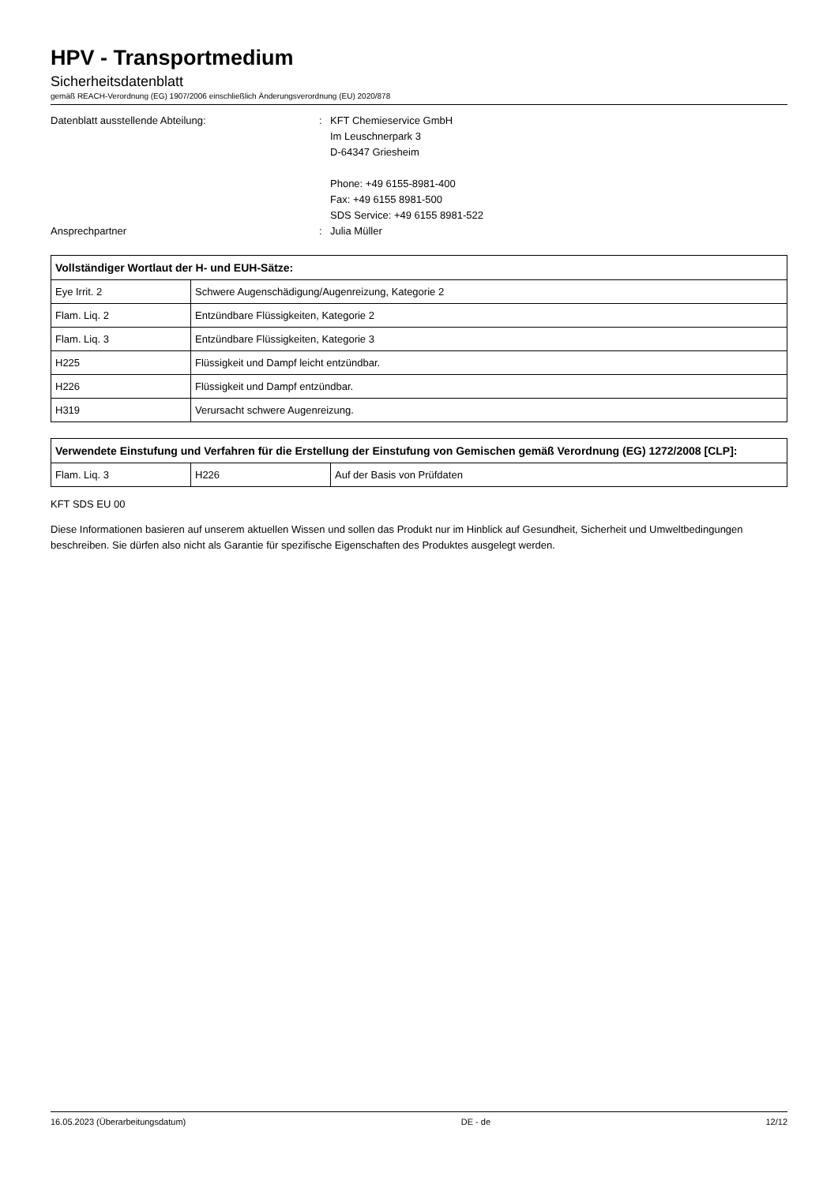HPV - Transportmedium
Sicherheitsdatenblatt
gemäß REACH-Verordnung (EG) 1907/2006 einschließlich Änderungsverordnung (EU) 2020/878
Datenblatt ausstellende Abteilung:
:
KFT Chemieservice GmbH
Im Leuschnerpark 3
D-64347 Griesheim
Phone: +49 6155-8981-400
Fax: +49 6155 8981-500
SDS Service: +49 6155 8981-522
Ansprechpartner
:
Julia Müller
| Vollständiger Wortlaut der H- und EUH-Sätze: | |
| --- | --- |
| Eye Irrit. 2 | Schwere Augenschädigung/Augenreizung, Kategorie 2 |
| Flam. Liq. 2 | Entzündbare Flüssigkeiten, Kategorie 2 |
| Flam. Liq. 3 | Entzündbare Flüssigkeiten, Kategorie 3 |
| H225 | Flüssigkeit und Dampf leicht entzündbar. |
| H226 | Flüssigkeit und Dampf entzündbar. |
| H319 | Verursacht schwere Augenreizung. |
| Verwendete Einstufung und Verfahren für die Erstellung der Einstufung von Gemischen gemäß Verordnung (EG) 1272/2008 [CLP]: | | |
| --- | --- | --- |
| Flam. Liq. 3 | H226 | Auf der Basis von Prüfdaten |
KFT SDS EU 00
Diese Informationen basieren auf unserem aktuellen Wissen und sollen das Produkt nur im Hinblick auf Gesundheit, Sicherheit und Umweltbedingungen beschreiben. Sie dürfen also nicht als Garantie für spezifische Eigenschaften des Produktes ausgelegt werden.
16.05.2023 (Überarbeitungsdatum) DE - de 12/12